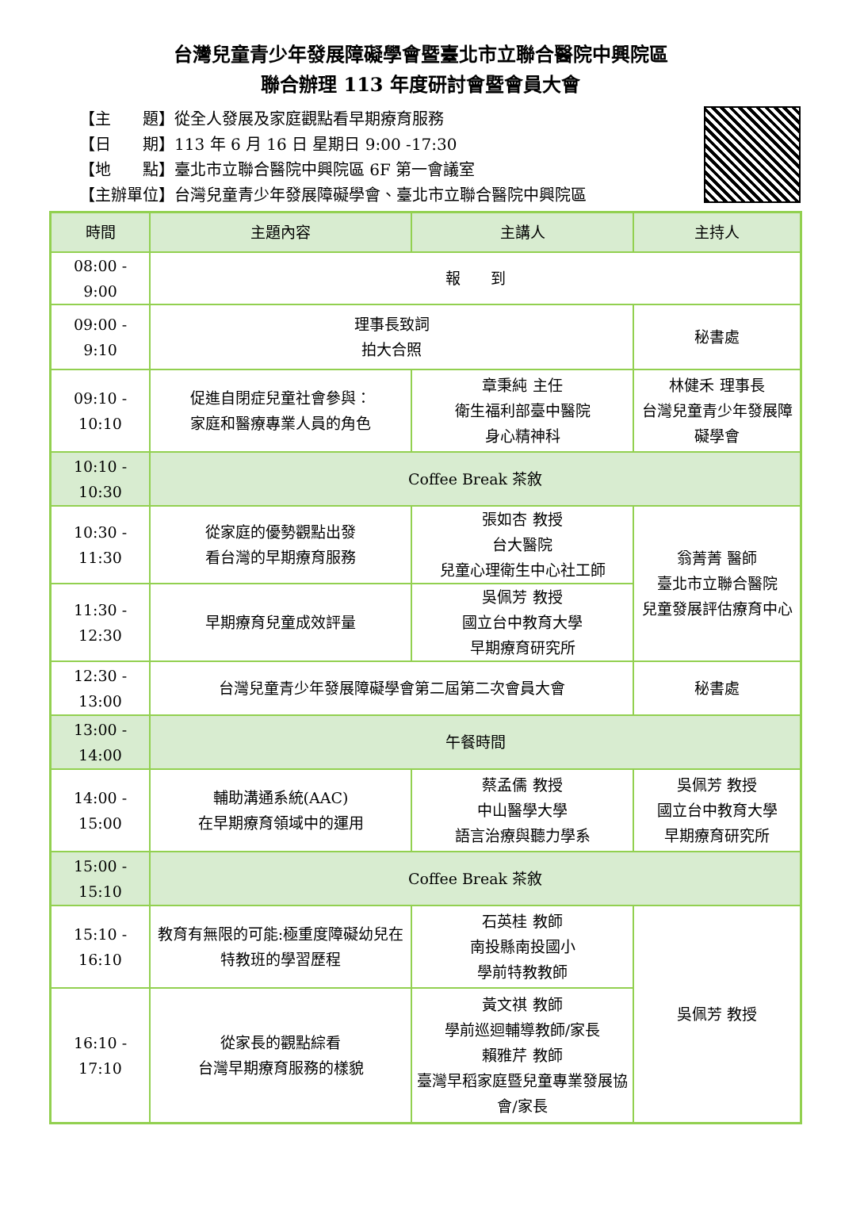台灣兒童青少年發展障礙學會暨臺北市立聯合醫院中興院區
聯合辦理 113 年度研討會暨會員大會
【主　　題】從全人發展及家庭觀點看早期療育服務
【日　　期】113 年 6 月 16 日 星期日 9:00 -17:30
【地　　點】臺北市立聯合醫院中興院區 6F 第一會議室
【主辦單位】台灣兒童青少年發展障礙學會、臺北市立聯合醫院中興院區
| 時間 | 主題內容 | 主講人 | 主持人 |
| --- | --- | --- | --- |
| 08:00 - 9:00 | 報 到 | | |
| 09:00 - 9:10 | 理事長致詞 拍大合照 | | 秘書處 |
| 09:10 - 10:10 | 促進自閉症兒童社會參與： 家庭和醫療專業人員的角色 | 章秉純 主任 衛生福利部臺中醫院 身心精神科 | 林健禾 理事長 台灣兒童青少年發展障礙學會 |
| 10:10 - 10:30 | Coffee Break 茶敘 | | |
| 10:30 - 11:30 | 從家庭的優勢觀點出發 看台灣的早期療育服務 | 張如杏 教授 台大醫院 兒童心理衛生中心社工師 | 翁菁菁 醫師 臺北市立聯合醫院 兒童發展評估療育中心 |
| 11:30 - 12:30 | 早期療育兒童成效評量 | 吳佩芳 教授 國立台中教育大學 早期療育研究所 | |
| 12:30 - 13:00 | 台灣兒童青少年發展障礙學會第二屆第二次會員大會 | | 秘書處 |
| 13:00 - 14:00 | 午餐時間 | | |
| 14:00 - 15:00 | 輔助溝通系統(AAC) 在早期療育領域中的運用 | 蔡孟儒 教授 中山醫學大學 語言治療與聽力學系 | 吳佩芳 教授 國立台中教育大學 早期療育研究所 |
| 15:00 - 15:10 | Coffee Break 茶敘 | | |
| 15:10 - 16:10 | 教育有無限的可能:極重度障礙幼兒在特教班的學習歷程 | 石英桂 教師 南投縣南投國小 學前特教教師 | 吳佩芳 教授 |
| 16:10 - 17:10 | 從家長的觀點綜看 台灣早期療育服務的樣貌 | 黃文祺 教師 學前巡迴輔導教師/家長 賴雅芹 教師 臺灣早稻家庭暨兒童專業發展協會/家長 | |